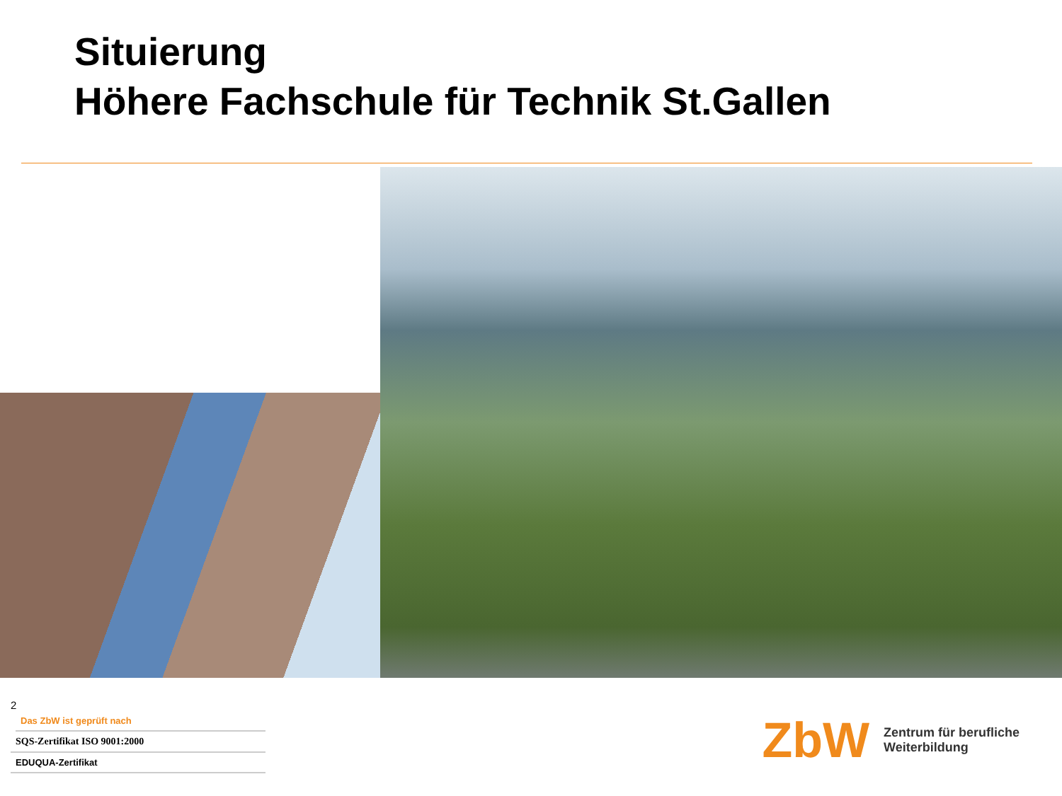Situierung
Höhere Fachschule für Technik St.Gallen
2
Das ZbW ist geprüft nach
SQS-Zertifikat ISO 9001:2000
EDUQUA-Zertifikat
ZbW Zentrum für berufliche
Weiterbildung